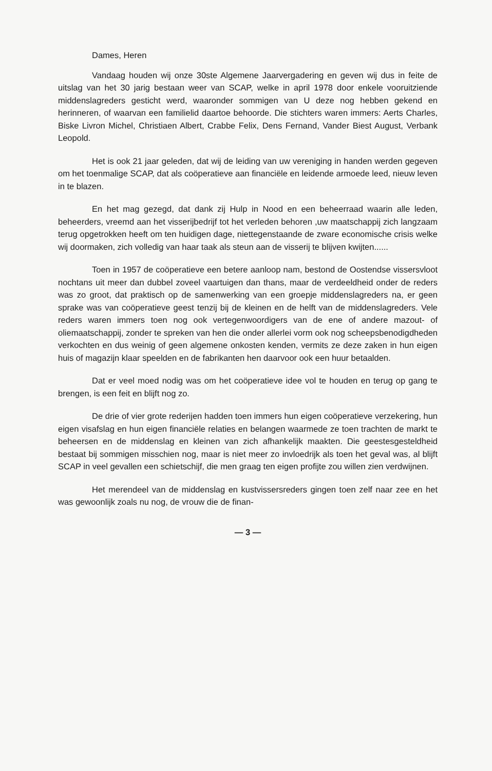Dames, Heren
Vandaag houden wij onze 30ste Algemene Jaarvergadering en geven wij dus in feite de uitslag van het 30 jarig bestaan weer van SCAP, welke in april 1978 door enkele vooruitziende middenslagreders gesticht werd, waaronder sommigen van U deze nog hebben gekend en herinneren, of waarvan een familielid daartoe behoorde. Die stichters waren immers: Aerts Charles, Biske Livron Michel, Christiaen Albert, Crabbe Felix, Dens Fernand, Vander Biest August, Verbank Leopold.
Het is ook 21 jaar geleden, dat wij de leiding van uw vereniging in handen werden gegeven om het toenmalige SCAP, dat als coöperatieve aan financiële en leidende armoede leed, nieuw leven in te blazen.
En het mag gezegd, dat dank zij Hulp in Nood en een beheerraad waarin alle leden, beheerders, vreemd aan het visserijbedrijf tot het verleden behoren ,uw maatschappij zich langzaam terug opgetrokken heeft om ten huidigen dage, niettegenstaande de zware economische crisis welke wij doormaken, zich volledig van haar taak als steun aan de visserij te blijven kwijten......
Toen in 1957 de coöperatieve een betere aanloop nam, bestond de Oostendse vissersvloot nochtans uit meer dan dubbel zoveel vaartuigen dan thans, maar de verdeeldheid onder de reders was zo groot, dat praktisch op de samenwerking van een groepje middenslagreders na, er geen sprake was van coöperatieve geest tenzij bij de kleinen en de helft van de middenslagreders. Vele reders waren immers toen nog ook vertegenwoordigers van de ene of andere mazout- of oliemaatschappij, zonder te spreken van hen die onder allerlei vorm ook nog scheepsbenodigdheden verkochten en dus weinig of geen algemene onkosten kenden, vermits ze deze zaken in hun eigen huis of magazijn klaar speelden en de fabrikanten hen daarvoor ook een huur betaalden.
Dat er veel moed nodig was om het coöperatieve idee vol te houden en terug op gang te brengen, is een feit en blijft nog zo.
De drie of vier grote rederijen hadden toen immers hun eigen coöperatieve verzekering, hun eigen visafslag en hun eigen financiële relaties en belangen waarmede ze toen trachten de markt te beheersen en de middenslag en kleinen van zich afhankelijk maakten. Die geestesgesteldheid bestaat bij sommigen misschien nog, maar is niet meer zo invloedrijk als toen het geval was, al blijft SCAP in veel gevallen een schietschijf, die men graag ten eigen profijte zou willen zien verdwijnen.
Het merendeel van de middenslag en kustvissersreders gingen toen zelf naar zee en het was gewoonlijk zoals nu nog, de vrouw die de finan-
— 3 —